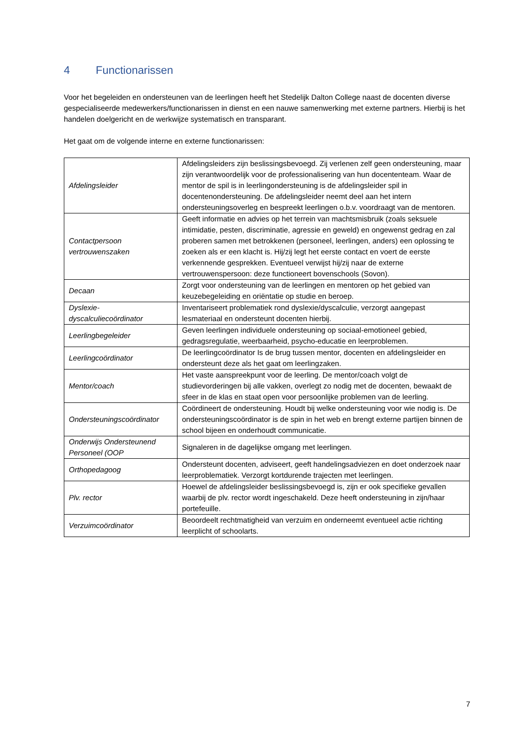4 Functionarissen
Voor het begeleiden en ondersteunen van de leerlingen heeft het Stedelijk Dalton College naast de docenten diverse gespecialiseerde medewerkers/functionarissen in dienst en een nauwe samenwerking met externe partners. Hierbij is het handelen doelgericht en de werkwijze systematisch en transparant.
Het gaat om de volgende interne en externe functionarissen:
| Afdelingsleider | Afdelingsleiders zijn beslissingsbevoegd. Zij verlenen zelf geen ondersteuning, maar zijn verantwoordelijk voor de professionalisering van hun docententeam. Waar de mentor de spil is in leerlingondersteuning is de afdelingsleider spil in docentenondersteuning. De afdelingsleider neemt deel aan het intern ondersteuningsoverleg en bespreekt leerlingen o.b.v. voordraagt van de mentoren. |
| Contactpersoon vertrouwenszaken | Geeft informatie en advies op het terrein van machtsmisbruik (zoals seksuele intimidatie, pesten, discriminatie, agressie en geweld) en ongewenst gedrag en zal proberen samen met betrokkenen (personeel, leerlingen, anders) een oplossing te zoeken als er een klacht is. Hij/zij legt het eerste contact en voert de eerste verkennende gesprekken. Eventueel verwijst hij/zij naar de externe vertrouwenspersoon: deze functioneert bovenschools (Sovon). |
| Decaan | Zorgt voor ondersteuning van de leerlingen en mentoren op het gebied van keuzebegeleiding en oriëntatie op studie en beroep. |
| Dyslexie-dyscalculiecoördinator | Inventariseert problematiek rond dyslexie/dyscalculie, verzorgt aangepast lesmateriaal en ondersteunt docenten hierbij. |
| Leerlingbegeleider | Geven leerlingen individuele ondersteuning op sociaal-emotioneel gebied, gedragsregulatie, weerbaarheid, psycho-educatie en leerproblemen. |
| Leerlingcoördinator | De leerlingcoördinator Is de brug tussen mentor, docenten en afdelingsleider en ondersteunt deze als het gaat om leerlingzaken. |
| Mentor/coach | Het vaste aanspreekpunt voor de leerling. De mentor/coach volgt de studievorderingen bij alle vakken, overlegt zo nodig met de docenten, bewaakt de sfeer in de klas en staat open voor persoonlijke problemen van de leerling. |
| Ondersteuningscoördinator | Coördineert de ondersteuning. Houdt bij welke ondersteuning voor wie nodig is. De ondersteuningscoördinator is de spin in het web en brengt externe partijen binnen de school bijeen en onderhoudt communicatie. |
| Onderwijs Ondersteunend Personeel (OOP | Signaleren in de dagelijkse omgang met leerlingen. |
| Orthopedagoog | Ondersteunt docenten, adviseert, geeft handelingsadviezen en doet onderzoek naar leerproblematiek. Verzorgt kortdurende trajecten met leerlingen. |
| Plv. rector | Hoewel de afdelingsleider beslissingsbevoegd is, zijn er ook specifieke gevallen waarbij de plv. rector wordt ingeschakeld. Deze heeft ondersteuning in zijn/haar portefeuille. |
| Verzuimcoördinator | Beoordeelt rechtmatigheid van verzuim en onderneemt eventueel actie richting leerplicht of schoolarts. |
7